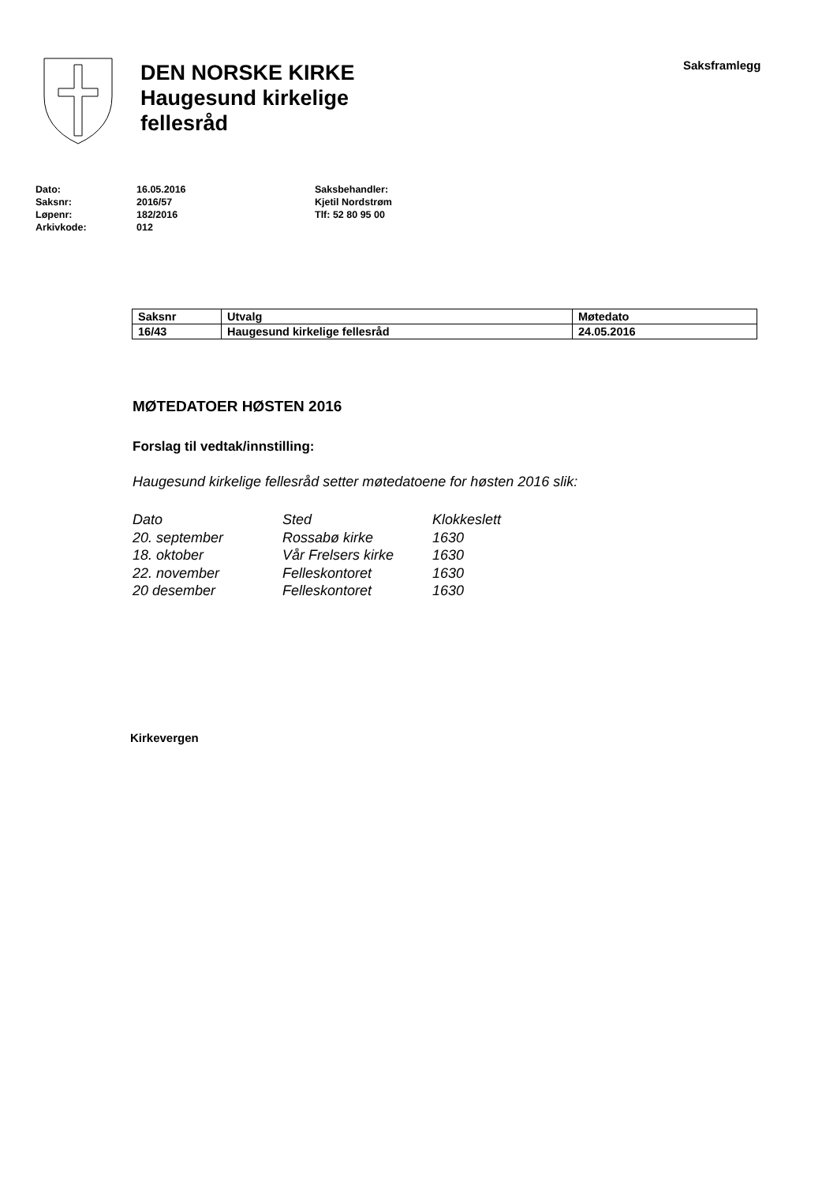DEN NORSKE KIRKE
Haugesund kirkelige
fellesråd
Saksframlegg
Dato:
Saksnr:
Løpenr:
Arkivkode:
16.05.2016
2016/57
182/2016
012
Saksbehandler:
Kjetil Nordstrøm
Tlf: 52 80 95 00
| Saksnr | Utvalg | Møtedato |
| 16/43 | Haugesund kirkelige fellesråd | 24.05.2016 |
MØTEDATOER HØSTEN 2016
Forslag til vedtak/innstilling:
Haugesund kirkelige fellesråd setter møtedatoene for høsten 2016 slik:
| Dato | Sted | Klokkeslett |
| 20. september | Rossabø kirke | 1630 |
| 18. oktober | Vår Frelsers kirke | 1630 |
| 22. november | Felleskontoret | 1630 |
| 20 desember | Felleskontoret | 1630 |
Kirkevergen